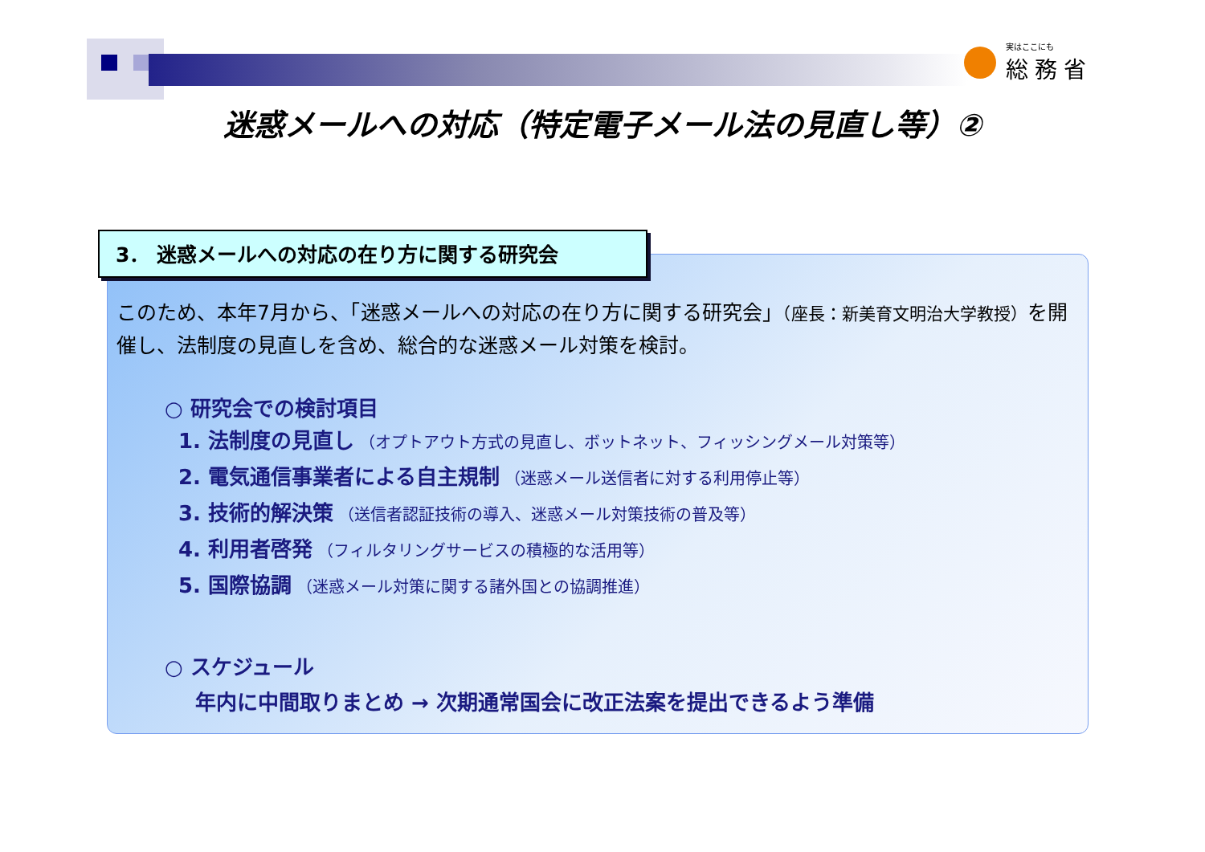実はここにも
総務省
迷惑メールへの対応（特定電子メール法の見直し等）②
3． 迷惑メールへの対応の在り方に関する研究会
このため、本年7月から、「迷惑メールへの対応の在り方に関する研究会」（座長：新美育文明治大学教授）を開催し、法制度の見直しを含め、総合的な迷惑メール対策を検討。
○ 研究会での検討項目
1. 法制度の見直し （オプトアウト方式の見直し、ボットネット、フィッシングメール対策等）
2. 電気通信事業者による自主規制 （迷惑メール送信者に対する利用停止等）
3. 技術的解決策 （送信者認証技術の導入、迷惑メール対策技術の普及等）
4. 利用者啓発 （フィルタリングサービスの積極的な活用等）
5. 国際協調 （迷惑メール対策に関する諸外国との協調推進）
○ スケジュール
年内に中間取りまとめ → 次期通常国会に改正法案を提出できるよう準備